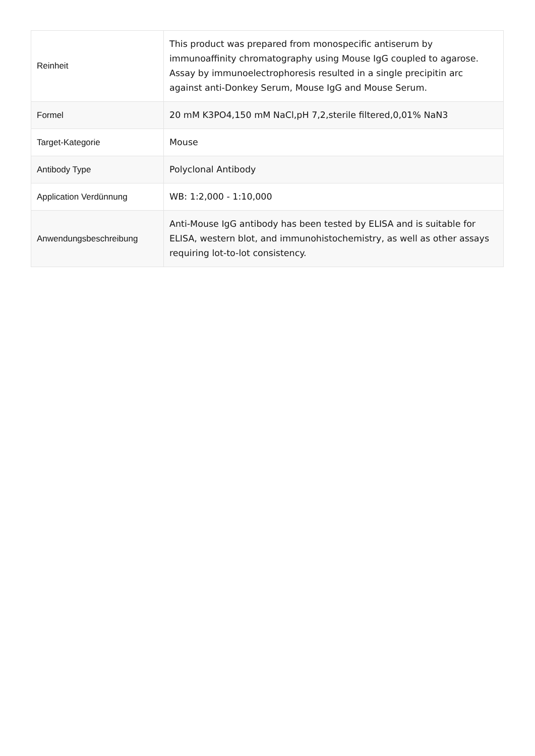| Reinheit | This product was prepared from monospecific antiserum by immunoaffinity chromatography using Mouse IgG coupled to agarose. Assay by immunoelectrophoresis resulted in a single precipitin arc against anti-Donkey Serum, Mouse IgG and Mouse Serum. |
| Formel | 20 mM K3PO4,150 mM NaCl,pH 7,2,sterile filtered,0,01% NaN3 |
| Target-Kategorie | Mouse |
| Antibody Type | Polyclonal Antibody |
| Application Verdünnung | WB: 1:2,000 - 1:10,000 |
| Anwendungsbeschreibung | Anti-Mouse IgG antibody has been tested by ELISA and is suitable for ELISA, western blot, and immunohistochemistry, as well as other assays requiring lot-to-lot consistency. |